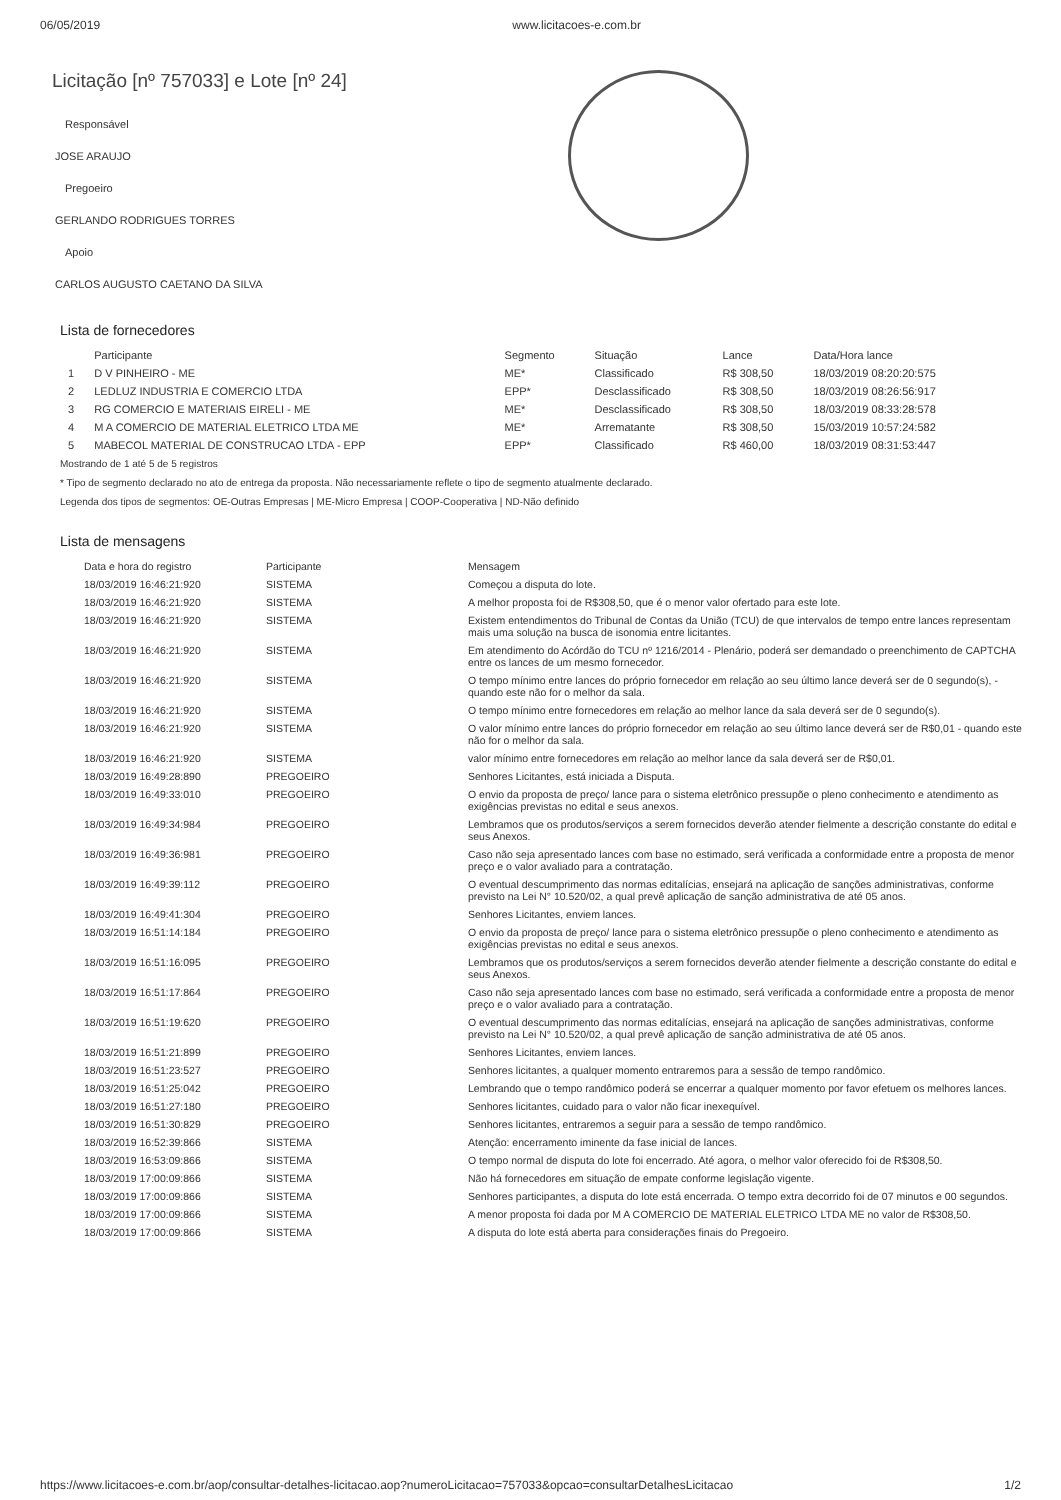06/05/2019 www.licitacoes-e.com.br
Licitação [nº 757033] e Lote [nº 24]
Responsável
JOSE ARAUJO
Pregoeiro
GERLANDO RODRIGUES TORRES
Apoio
CARLOS AUGUSTO CAETANO DA SILVA
Lista de fornecedores
| | Participante | Segmento | Situação | Lance | Data/Hora lance |
| --- | --- | --- | --- | --- | --- |
| 1 | D V PINHEIRO - ME | ME* | Classificado | R$ 308,50 | 18/03/2019 08:20:20:575 |
| 2 | LEDLUZ INDUSTRIA E COMERCIO LTDA | EPP* | Desclassificado | R$ 308,50 | 18/03/2019 08:26:56:917 |
| 3 | RG COMERCIO E MATERIAIS EIRELI - ME | ME* | Desclassificado | R$ 308,50 | 18/03/2019 08:33:28:578 |
| 4 | M A COMERCIO DE MATERIAL ELETRICO LTDA ME | ME* | Arrematante | R$ 308,50 | 15/03/2019 10:57:24:582 |
| 5 | MABECOL MATERIAL DE CONSTRUCAO LTDA - EPP | EPP* | Classificado | R$ 460,00 | 18/03/2019 08:31:53:447 |
Mostrando de 1 até 5 de 5 registros
* Tipo de segmento declarado no ato de entrega da proposta. Não necessariamente reflete o tipo de segmento atualmente declarado.
Legenda dos tipos de segmentos: OE-Outras Empresas | ME-Micro Empresa | COOP-Cooperativa | ND-Não definido
Lista de mensagens
| Data e hora do registro | Participante | Mensagem |
| --- | --- | --- |
| 18/03/2019 16:46:21:920 | SISTEMA | Começou a disputa do lote. |
| 18/03/2019 16:46:21:920 | SISTEMA | A melhor proposta foi de R$308,50, que é o menor valor ofertado para este lote. |
| 18/03/2019 16:46:21:920 | SISTEMA | Existem entendimentos do Tribunal de Contas da União (TCU) de que intervalos de tempo entre lances representam mais uma solução na busca de isonomia entre licitantes. |
| 18/03/2019 16:46:21:920 | SISTEMA | Em atendimento do Acórdão do TCU nº 1216/2014 - Plenário, poderá ser demandado o preenchimento de CAPTCHA entre os lances de um mesmo fornecedor. |
| 18/03/2019 16:46:21:920 | SISTEMA | O tempo mínimo entre lances do próprio fornecedor em relação ao seu último lance deverá ser de 0 segundo(s), - quando este não for o melhor da sala. |
| 18/03/2019 16:46:21:920 | SISTEMA | O tempo mínimo entre fornecedores em relação ao melhor lance da sala deverá ser de 0 segundo(s). |
| 18/03/2019 16:46:21:920 | SISTEMA | O valor mínimo entre lances do próprio fornecedor em relação ao seu último lance deverá ser de R$0,01 - quando este não for o melhor da sala. |
| 18/03/2019 16:46:21:920 | SISTEMA | valor mínimo entre fornecedores em relação ao melhor lance da sala deverá ser de R$0,01. |
| 18/03/2019 16:49:28:890 | PREGOEIRO | Senhores Licitantes, está iniciada a Disputa. |
| 18/03/2019 16:49:33:010 | PREGOEIRO | O envio da proposta de preço/ lance para o sistema eletrônico pressupõe o pleno conhecimento e atendimento as exigências previstas no edital e seus anexos. |
| 18/03/2019 16:49:34:984 | PREGOEIRO | Lembramos que os produtos/serviços a serem fornecidos deverão atender fielmente a descrição constante do edital e seus Anexos. |
| 18/03/2019 16:49:36:981 | PREGOEIRO | Caso não seja apresentado lances com base no estimado, será verificada a conformidade entre a proposta de menor preço e o valor avaliado para a contratação. |
| 18/03/2019 16:49:39:112 | PREGOEIRO | O eventual descumprimento das normas editalícias, ensejará na aplicação de sanções administrativas, conforme previsto na Lei N° 10.520/02, a qual prevê aplicação de sanção administrativa de até 05 anos. |
| 18/03/2019 16:49:41:304 | PREGOEIRO | Senhores Licitantes, enviem lances. |
| 18/03/2019 16:51:14:184 | PREGOEIRO | O envio da proposta de preço/ lance para o sistema eletrônico pressupõe o pleno conhecimento e atendimento as exigências previstas no edital e seus anexos. |
| 18/03/2019 16:51:16:095 | PREGOEIRO | Lembramos que os produtos/serviços a serem fornecidos deverão atender fielmente a descrição constante do edital e seus Anexos. |
| 18/03/2019 16:51:17:864 | PREGOEIRO | Caso não seja apresentado lances com base no estimado, será verificada a conformidade entre a proposta de menor preço e o valor avaliado para a contratação. |
| 18/03/2019 16:51:19:620 | PREGOEIRO | O eventual descumprimento das normas editalícias, ensejará na aplicação de sanções administrativas, conforme previsto na Lei N° 10.520/02, a qual prevê aplicação de sanção administrativa de até 05 anos. |
| 18/03/2019 16:51:21:899 | PREGOEIRO | Senhores Licitantes, enviem lances. |
| 18/03/2019 16:51:23:527 | PREGOEIRO | Senhores licitantes, a qualquer momento entraremos para a sessão de tempo randômico. |
| 18/03/2019 16:51:25:042 | PREGOEIRO | Lembrando que o tempo randômico poderá se encerrar a qualquer momento por favor efetuem os melhores lances. |
| 18/03/2019 16:51:27:180 | PREGOEIRO | Senhores licitantes, cuidado para o valor não ficar inexequível. |
| 18/03/2019 16:51:30:829 | PREGOEIRO | Senhores licitantes, entraremos a seguir para a sessão de tempo randômico. |
| 18/03/2019 16:52:39:866 | SISTEMA | Atenção: encerramento iminente da fase inicial de lances. |
| 18/03/2019 16:53:09:866 | SISTEMA | O tempo normal de disputa do lote foi encerrado. Até agora, o melhor valor oferecido foi de R$308,50. |
| 18/03/2019 17:00:09:866 | SISTEMA | Não há fornecedores em situação de empate conforme legislação vigente. |
| 18/03/2019 17:00:09:866 | SISTEMA | Senhores participantes, a disputa do lote está encerrada. O tempo extra decorrido foi de 07 minutos e 00 segundos. |
| 18/03/2019 17:00:09:866 | SISTEMA | A menor proposta foi dada por M A COMERCIO DE MATERIAL ELETRICO LTDA ME no valor de R$308,50. |
| 18/03/2019 17:00:09:866 | SISTEMA | A disputa do lote está aberta para considerações finais do Pregoeiro. |
https://www.licitacoes-e.com.br/aop/consultar-detalhes-licitacao.aop?numeroLicitacao=757033&opcao=consultarDetalhesLicitacao 1/2